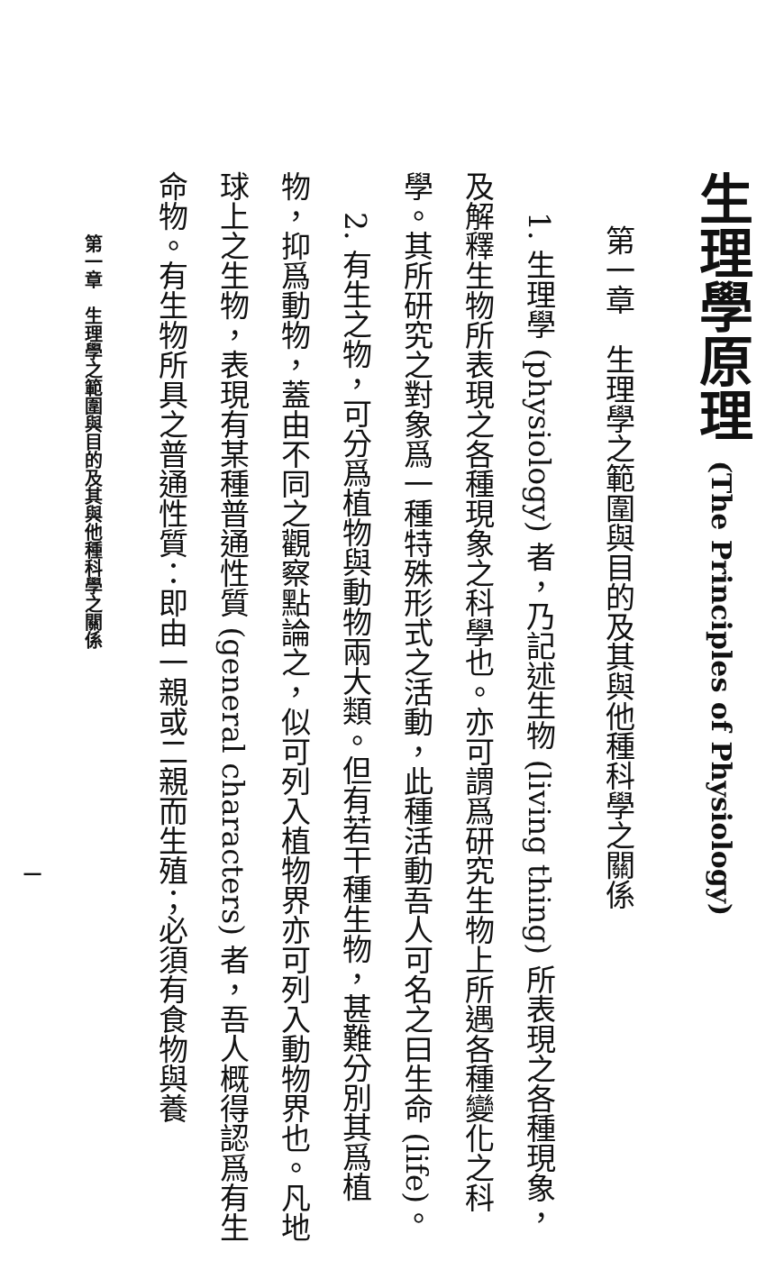生理學原理 (The Principles of Physiology)
第一章　生理學之範圍與目的及其與他種科學之關係
1. 生理學 (physiology) 者，乃記述生物 (living thing) 所表現之各種現象，
及解釋生物所表現之各種現象之科學也。亦可謂爲研究生物上所遇各種變化之科學。其所研究之對象爲一種特殊形式之活動，此種活動吾人可名之曰生命 (life)。
2. 有生之物，可分爲植物與動物兩大類。但有若干種生物，甚難分別其爲植
物，抑爲動物，蓋由不同之觀察點論之，似可列入植物界亦可列入動物界也。凡地球上之生物，表現有某種普通性質 (general characters) 者，吾人概得認爲有生命物。有生物所具之普通性質：即由一親或二親而生殖；必須有食物與養
第一章　生理學之範圍與目的及其與他種科學之關係 一